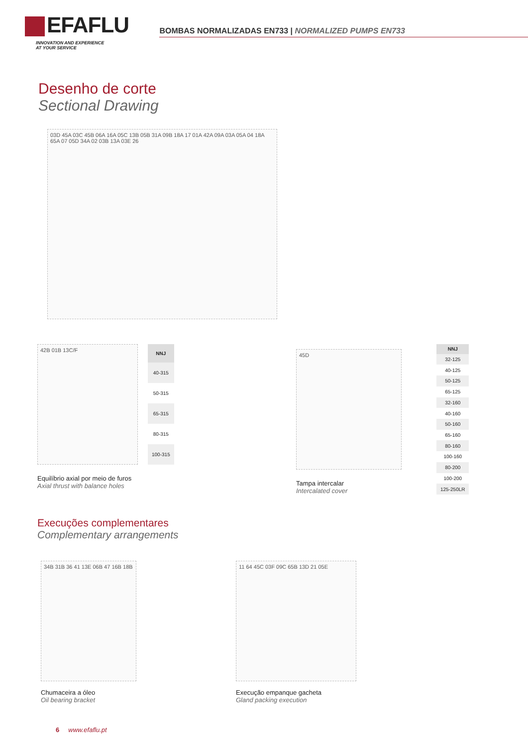EFAFLU
INNOVATION AND EXPERIENCE
AT YOUR SERVICE
BOMBAS NORMALIZADAS EN733 | NORMALIZED PUMPS EN733
Desenho de corte
Sectional Drawing
03D 45A 03C 45B 06A 16A 05C 13B 05B 31A 09B 18A 17 01A 42A 09A 03A 05A 04 18A 65A 07 05D 34A 02 03B 13A 03E 26
42B 01B 13C/F
| NNJ |
| --- |
| 40-315 |
| 50-315 |
| 65-315 |
| 80-315 |
| 100-315 |
Equilíbrio axial por meio de furos
Axial thrust with balance holes
45D
Tampa intercalar
Intercalated cover
| NNJ |
| --- |
| 32-125 |
| 40-125 |
| 50-125 |
| 65-125 |
| 32-160 |
| 40-160 |
| 50-160 |
| 65-160 |
| 80-160 |
| 100-160 |
| 80-200 |
| 100-200 |
| 125-250LR |
Execuções complementares
Complementary arrangements
34B 31B 36 41 13E 06B 47 16B 18B
Chumaceira a óleo
Oil bearing bracket
11 64 45C 03F 09C 65B 13D 21 05E
Execução empanque gacheta
Gland packing execution
6 www.efaflu.pt